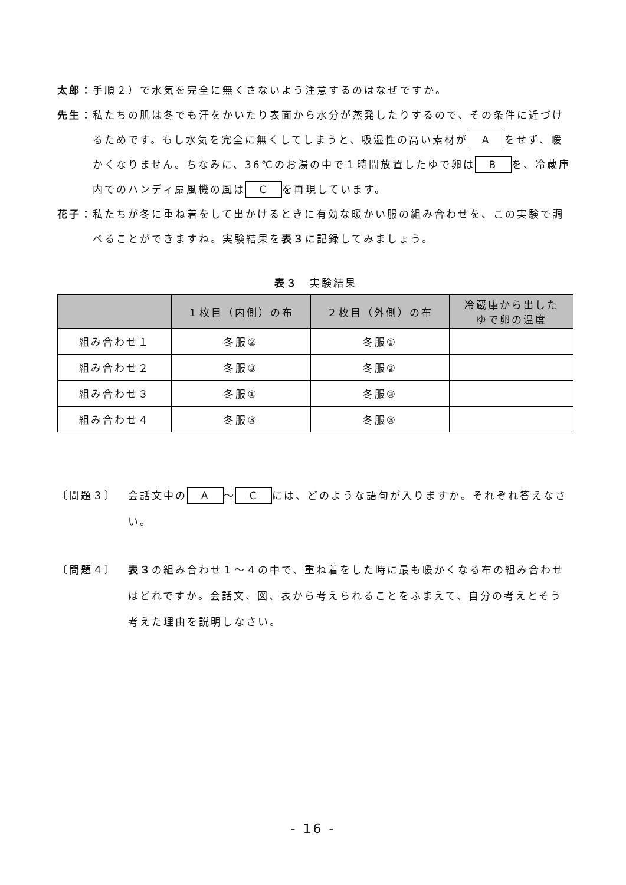太郎： 手順２）で水気を完全に無くさないよう注意するのはなぜですか。
先生： 私たちの肌は冬でも汗をかいたり表面から水分が蒸発したりするので、その条件に近づけるためです。もし水気を完全に無くしてしまうと、吸湿性の高い素材が A をせず、暖かくなりません。ちなみに、36℃のお湯の中で１時間放置したゆで卵は B を、冷蔵庫内でのハンディ扇風機の風は C を再現しています。
花子： 私たちが冬に重ね着をして出かけるときに有効な暖かい服の組み合わせを、この実験で調べることができますね。実験結果を表３に記録してみましょう。
表３　実験結果
| | １枚目（内側）の布 | ２枚目（外側）の布 | 冷蔵庫から出した ゆで卵の温度 |
| --- | --- | --- | --- |
| 組み合わせ１ | 冬服② | 冬服① | |
| 組み合わせ２ | 冬服③ | 冬服② | |
| 組み合わせ３ | 冬服① | 冬服③ | |
| 組み合わせ４ | 冬服③ | 冬服③ | |
〔問題３〕 会話文中の A ～ C には、どのような語句が入りますか。それぞれ答えなさい。
〔問題４〕 表３の組み合わせ１～４の中で、重ね着をした時に最も暖かくなる布の組み合わせはどれですか。会話文、図、表から考えられることをふまえて、自分の考えとそう考えた理由を説明しなさい。
- 16 -